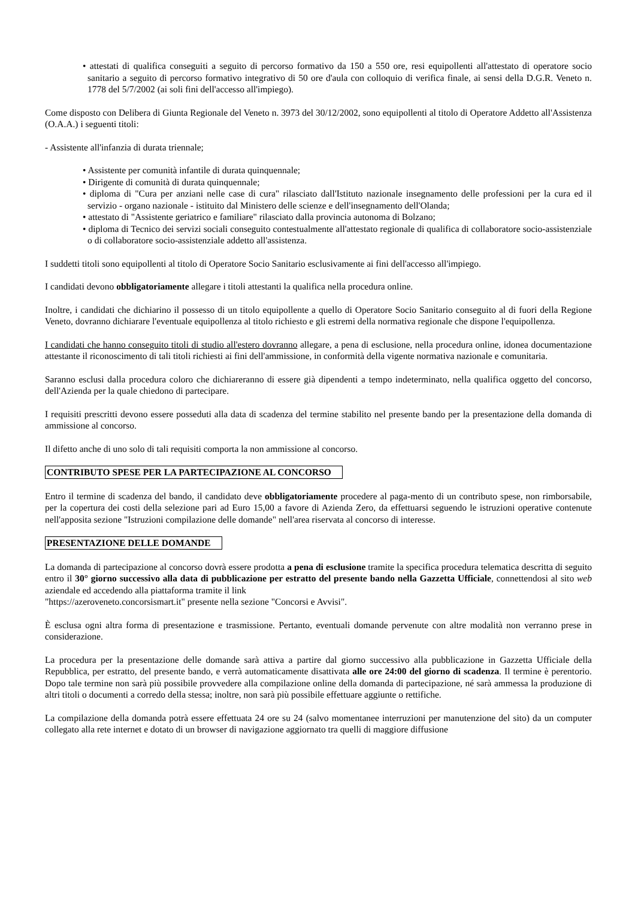• attestati di qualifica conseguiti a seguito di percorso formativo da 150 a 550 ore, resi equipollenti all'attestato di operatore socio sanitario a seguito di percorso formativo integrativo di 50 ore d'aula con colloquio di verifica finale, ai sensi della D.G.R. Veneto n. 1778 del 5/7/2002 (ai soli fini dell'accesso all'impiego).
Come disposto con Delibera di Giunta Regionale del Veneto n. 3973 del 30/12/2002, sono equipollenti al titolo di Operatore Addetto all'Assistenza (O.A.A.) i seguenti titoli:
- Assistente all'infanzia di durata triennale;
• Assistente per comunità infantile di durata quinquennale;
• Dirigente di comunità di durata quinquennale;
• diploma di "Cura per anziani nelle case di cura" rilasciato dall'Istituto nazionale insegnamento delle professioni per la cura ed il servizio - organo nazionale - istituito dal Ministero delle scienze e dell'insegnamento dell'Olanda;
• attestato di "Assistente geriatrico e familiare" rilasciato dalla provincia autonoma di Bolzano;
• diploma di Tecnico dei servizi sociali conseguito contestualmente all'attestato regionale di qualifica di collaboratore socio-assistenziale o di collaboratore socio-assistenziale addetto all'assistenza.
I suddetti titoli sono equipollenti al titolo di Operatore Socio Sanitario esclusivamente ai fini dell'accesso all'impiego.
I candidati devono obbligatoriamente allegare i titoli attestanti la qualifica nella procedura online.
Inoltre, i candidati che dichiarino il possesso di un titolo equipollente a quello di Operatore Socio Sanitario conseguito al di fuori della Regione Veneto, dovranno dichiarare l'eventuale equipollenza al titolo richiesto e gli estremi della normativa regionale che dispone l'equipollenza.
I candidati che hanno conseguito titoli di studio all'estero dovranno allegare, a pena di esclusione, nella procedura online, idonea documentazione attestante il riconoscimento di tali titoli richiesti ai fini dell'ammissione, in conformità della vigente normativa nazionale e comunitaria.
Saranno esclusi dalla procedura coloro che dichiareranno di essere già dipendenti a tempo indeterminato, nella qualifica oggetto del concorso, dell'Azienda per la quale chiedono di partecipare.
I requisiti prescritti devono essere posseduti alla data di scadenza del termine stabilito nel presente bando per la presentazione della domanda di ammissione al concorso.
Il difetto anche di uno solo di tali requisiti comporta la non ammissione al concorso.
CONTRIBUTO SPESE PER LA PARTECIPAZIONE AL CONCORSO
Entro il termine di scadenza del bando, il candidato deve obbligatoriamente procedere al paga-mento di un contributo spese, non rimborsabile, per la copertura dei costi della selezione pari ad Euro 15,00 a favore di Azienda Zero, da effettuarsi seguendo le istruzioni operative contenute nell'apposita sezione "Istruzioni compilazione delle domande" nell'area riservata al concorso di interesse.
PRESENTAZIONE DELLE DOMANDE
La domanda di partecipazione al concorso dovrà essere prodotta a pena di esclusione tramite la specifica procedura telematica descritta di seguito entro il 30° giorno successivo alla data di pubblicazione per estratto del presente bando nella Gazzetta Ufficiale, connettendosi al sito web aziendale ed accedendo alla piattaforma tramite il link
"https://azeroveneto.concorsismart.it" presente nella sezione "Concorsi e Avvisi".
È esclusa ogni altra forma di presentazione e trasmissione. Pertanto, eventuali domande pervenute con altre modalità non verranno prese in considerazione.
La procedura per la presentazione delle domande sarà attiva a partire dal giorno successivo alla pubblicazione in Gazzetta Ufficiale della Repubblica, per estratto, del presente bando, e verrà automaticamente disattivata alle ore 24:00 del giorno di scadenza. Il termine è perentorio. Dopo tale termine non sarà più possibile provvedere alla compilazione online della domanda di partecipazione, né sarà ammessa la produzione di altri titoli o documenti a corredo della stessa; inoltre, non sarà più possibile effettuare aggiunte o rettifiche.
La compilazione della domanda potrà essere effettuata 24 ore su 24 (salvo momentanee interruzioni per manutenzione del sito) da un computer collegato alla rete internet e dotato di un browser di navigazione aggiornato tra quelli di maggiore diffusione